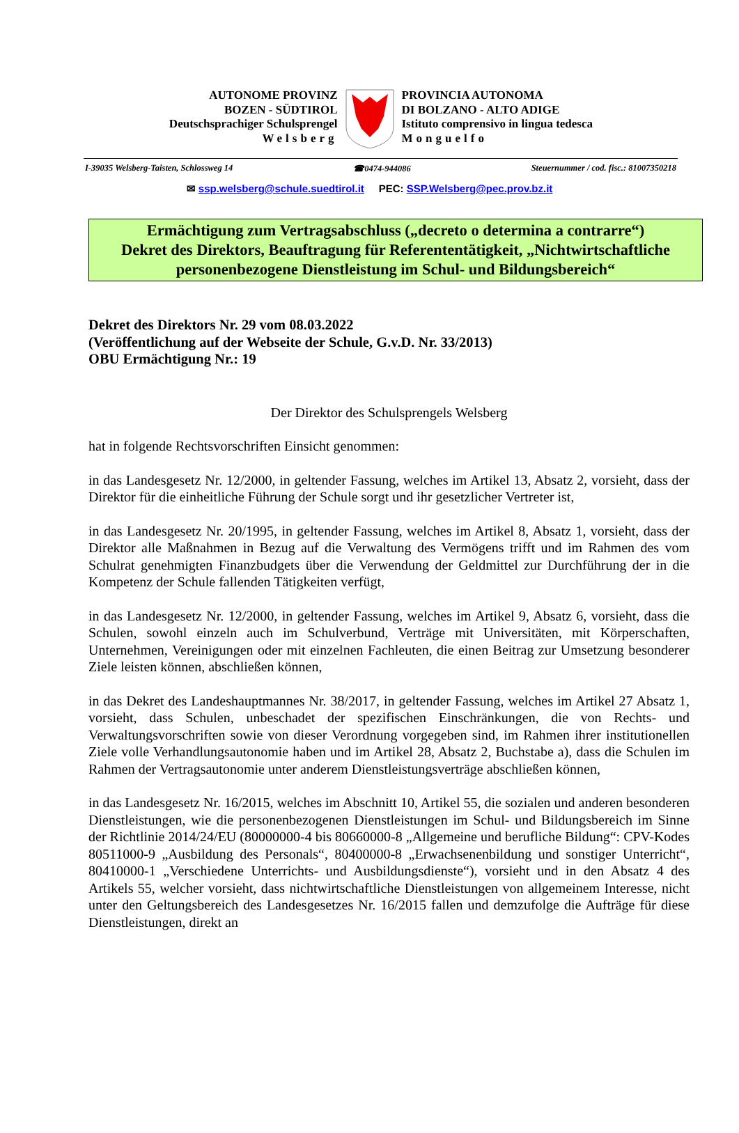AUTONOME PROVINZ
BOZEN - SÜDTIROL
Deutschsprachiger Schulsprengel
Welsberg
PROVINCIA AUTONOMA
DI BOLZANO - ALTO ADIGE
Istituto comprensivo in lingua tedesca
Monguelfo
I-39035 Welsberg-Taisten, Schlossweg 14 ☎0474-944086 Steuernummer / cod. fisc.: 81007350218
✉ ssp.welsberg@schule.suedtirol.it PEC: SSP.Welsberg@pec.prov.bz.it
Ermächtigung zum Vertragsabschluss („decreto o determina a contrarre“)
Dekret des Direktors, Beauftragung für Referententätigkeit, „Nichtwirtschaftliche personenbezogene Dienstleistung im Schul- und Bildungsbereich“
Dekret des Direktors Nr. 29 vom 08.03.2022
(Veröffentlichung auf der Webseite der Schule, G.v.D. Nr. 33/2013)
OBU Ermächtigung Nr.: 19
Der Direktor des Schulsprengels Welsberg
hat in folgende Rechtsvorschriften Einsicht genommen:
in das Landesgesetz Nr. 12/2000, in geltender Fassung, welches im Artikel 13, Absatz 2, vorsieht, dass der Direktor für die einheitliche Führung der Schule sorgt und ihr gesetzlicher Vertreter ist,
in das Landesgesetz Nr. 20/1995, in geltender Fassung, welches im Artikel 8, Absatz 1, vorsieht, dass der Direktor alle Maßnahmen in Bezug auf die Verwaltung des Vermögens trifft und im Rahmen des vom Schulrat genehmigten Finanzbudgets über die Verwendung der Geldmittel zur Durchführung der in die Kompetenz der Schule fallenden Tätigkeiten verfügt,
in das Landesgesetz Nr. 12/2000, in geltender Fassung, welches im Artikel 9, Absatz 6, vorsieht, dass die Schulen, sowohl einzeln auch im Schulverbund, Verträge mit Universitäten, mit Körperschaften, Unternehmen, Vereinigungen oder mit einzelnen Fachleuten, die einen Beitrag zur Umsetzung besonderer Ziele leisten können, abschließen können,
in das Dekret des Landeshauptmannes Nr. 38/2017, in geltender Fassung, welches im Artikel 27 Absatz 1, vorsieht, dass Schulen, unbeschadet der spezifischen Einschränkungen, die von Rechts- und Verwaltungsvorschriften sowie von dieser Verordnung vorgegeben sind, im Rahmen ihrer institutionellen Ziele volle Verhandlungsautonomie haben und im Artikel 28, Absatz 2, Buchstabe a), dass die Schulen im Rahmen der Vertragsautonomie unter anderem Dienstleistungsverträge abschließen können,
in das Landesgesetz Nr. 16/2015, welches im Abschnitt 10, Artikel 55, die sozialen und anderen besonderen Dienstleistungen, wie die personenbezogenen Dienstleistungen im Schul- und Bildungsbereich im Sinne der Richtlinie 2014/24/EU (80000000-4 bis 80660000-8 „Allgemeine und berufliche Bildung“: CPV-Kodes 80511000-9 „Ausbildung des Personals“, 80400000-8 „Erwachsenenbildung und sonstiger Unterricht“, 80410000-1 „Verschiedene Unterrichts- und Ausbildungsdienste“), vorsieht und in den Absatz 4 des Artikels 55, welcher vorsieht, dass nichtwirtschaftliche Dienstleistungen von allgemeinem Interesse, nicht unter den Geltungsbereich des Landesgesetzes Nr. 16/2015 fallen und demzufolge die Aufträge für diese Dienstleistungen, direkt an